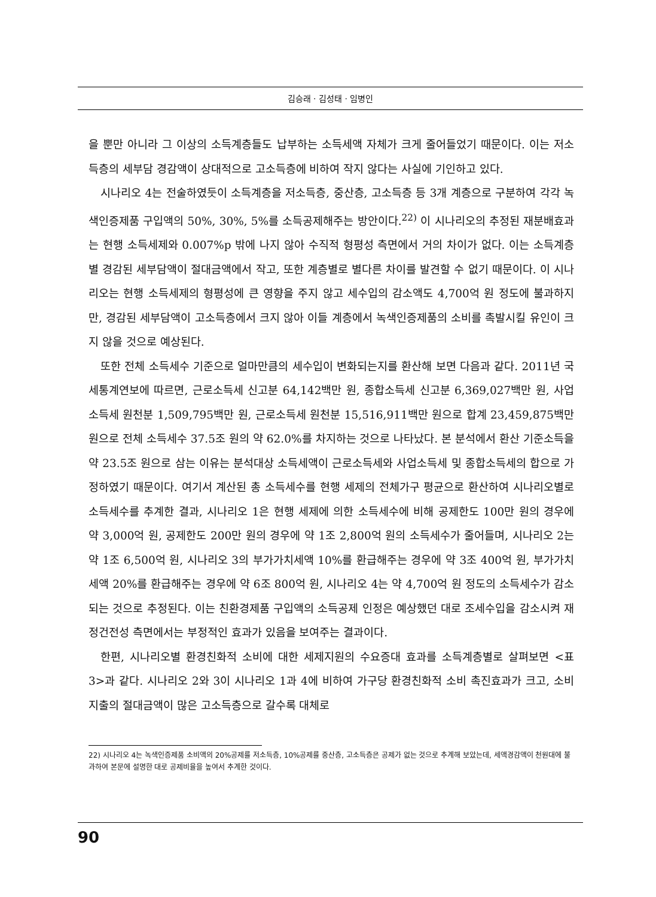김승래 · 김성태 · 임병인
을 뿐만 아니라 그 이상의 소득계층들도 납부하는 소득세액 자체가 크게 줄어들었기 때문이다. 이는 저소득층의 세부담 경감액이 상대적으로 고소득층에 비하여 작지 않다는 사실에 기인하고 있다.
시나리오 4는 전술하였듯이 소득계층을 저소득층, 중산층, 고소득층 등 3개 계층으로 구분하여 각각 녹색인증제품 구입액의 50%, 30%, 5%를 소득공제해주는 방안이다.<sup>22)</sup> 이 시나리오의 추정된 재분배효과는 현행 소득세제와 0.007%p 밖에 나지 않아 수직적 형평성 측면에서 거의 차이가 없다. 이는 소득계층별 경감된 세부담액이 절대금액에서 작고, 또한 계층별로 별다른 차이를 발견할 수 없기 때문이다. 이 시나리오는 현행 소득세제의 형평성에 큰 영향을 주지 않고 세수입의 감소액도 4,700억 원 정도에 불과하지만, 경감된 세부담액이 고소득층에서 크지 않아 이들 계층에서 녹색인증제품의 소비를 촉발시킬 유인이 크지 않을 것으로 예상된다.
또한 전체 소득세수 기준으로 얼마만큼의 세수입이 변화되는지를 환산해 보면 다음과 같다. 2011년 국세통계연보에 따르면, 근로소득세 신고분 64,142백만 원, 종합소득세 신고분 6,369,027백만 원, 사업소득세 원천분 1,509,795백만 원, 근로소득세 원천분 15,516,911백만 원으로 합계 23,459,875백만 원으로 전체 소득세수 37.5조 원의 약 62.0%를 차지하는 것으로 나타났다. 본 분석에서 환산 기준소득을 약 23.5조 원으로 삼는 이유는 분석대상 소득세액이 근로소득세와 사업소득세 및 종합소득세의 합으로 가정하였기 때문이다. 여기서 계산된 총 소득세수를 현행 세제의 전체가구 평균으로 환산하여 시나리오별로 소득세수를 추계한 결과, 시나리오 1은 현행 세제에 의한 소득세수에 비해 공제한도 100만 원의 경우에 약 3,000억 원, 공제한도 200만 원의 경우에 약 1조 2,800억 원의 소득세수가 줄어들며, 시나리오 2는 약 1조 6,500억 원, 시나리오 3의 부가가치세액 10%를 환급해주는 경우에 약 3조 400억 원, 부가가치세액 20%를 환급해주는 경우에 약 6조 800억 원, 시나리오 4는 약 4,700억 원 정도의 소득세수가 감소되는 것으로 추정된다. 이는 친환경제품 구입액의 소득공제 인정은 예상했던 대로 조세수입을 감소시켜 재정건전성 측면에서는 부정적인 효과가 있음을 보여주는 결과이다.
한편, 시나리오별 환경친화적 소비에 대한 세제지원의 수요증대 효과를 소득계층별로 살펴보면 <표 3>과 같다. 시나리오 2와 3이 시나리오 1과 4에 비하여 가구당 환경친화적 소비 촉진효과가 크고, 소비지출의 절대금액이 많은 고소득층으로 갈수록 대체로
22) 시나리오 4는 녹색인증제품 소비액의 20%공제를 저소득층, 10%공제를 중산층, 고소득층은 공제가 없는 것으로 추계해 보았는데, 세액경감액이 천원대에 불과하여 본문에 설명한 대로 공제비율을 높여서 추계한 것이다.
90